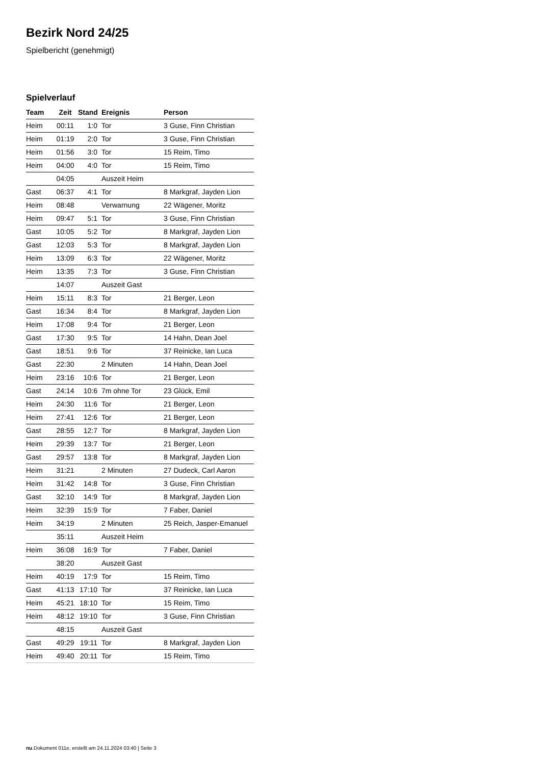Bezirk Nord 24/25
Spielbericht (genehmigt)
Spielverlauf
| Team | Zeit | Stand | Ereignis | Person |
| --- | --- | --- | --- | --- |
| Heim | 00:11 | 1:0 | Tor | 3 Guse, Finn Christian |
| Heim | 01:19 | 2:0 | Tor | 3 Guse, Finn Christian |
| Heim | 01:56 | 3:0 | Tor | 15 Reim, Timo |
| Heim | 04:00 | 4:0 | Tor | 15 Reim, Timo |
| | 04:05 | | Auszeit Heim | |
| Gast | 06:37 | 4:1 | Tor | 8 Markgraf, Jayden Lion |
| Heim | 08:48 | | Verwarnung | 22 Wägener, Moritz |
| Heim | 09:47 | 5:1 | Tor | 3 Guse, Finn Christian |
| Gast | 10:05 | 5:2 | Tor | 8 Markgraf, Jayden Lion |
| Gast | 12:03 | 5:3 | Tor | 8 Markgraf, Jayden Lion |
| Heim | 13:09 | 6:3 | Tor | 22 Wägener, Moritz |
| Heim | 13:35 | 7:3 | Tor | 3 Guse, Finn Christian |
| | 14:07 | | Auszeit Gast | |
| Heim | 15:11 | 8:3 | Tor | 21 Berger, Leon |
| Gast | 16:34 | 8:4 | Tor | 8 Markgraf, Jayden Lion |
| Heim | 17:08 | 9:4 | Tor | 21 Berger, Leon |
| Gast | 17:30 | 9:5 | Tor | 14 Hahn, Dean Joel |
| Gast | 18:51 | 9:6 | Tor | 37 Reinicke, Ian Luca |
| Gast | 22:30 | | 2 Minuten | 14 Hahn, Dean Joel |
| Heim | 23:16 | 10:6 | Tor | 21 Berger, Leon |
| Gast | 24:14 | 10:6 | 7m ohne Tor | 23 Glück, Emil |
| Heim | 24:30 | 11:6 | Tor | 21 Berger, Leon |
| Heim | 27:41 | 12:6 | Tor | 21 Berger, Leon |
| Gast | 28:55 | 12:7 | Tor | 8 Markgraf, Jayden Lion |
| Heim | 29:39 | 13:7 | Tor | 21 Berger, Leon |
| Gast | 29:57 | 13:8 | Tor | 8 Markgraf, Jayden Lion |
| Heim | 31:21 | | 2 Minuten | 27 Dudeck, Carl Aaron |
| Heim | 31:42 | 14:8 | Tor | 3 Guse, Finn Christian |
| Gast | 32:10 | 14:9 | Tor | 8 Markgraf, Jayden Lion |
| Heim | 32:39 | 15:9 | Tor | 7 Faber, Daniel |
| Heim | 34:19 | | 2 Minuten | 25 Reich, Jasper-Emanuel |
| | 35:11 | | Auszeit Heim | |
| Heim | 36:08 | 16:9 | Tor | 7 Faber, Daniel |
| | 38:20 | | Auszeit Gast | |
| Heim | 40:19 | 17:9 | Tor | 15 Reim, Timo |
| Gast | 41:13 | 17:10 | Tor | 37 Reinicke, Ian Luca |
| Heim | 45:21 | 18:10 | Tor | 15 Reim, Timo |
| Heim | 48:12 | 19:10 | Tor | 3 Guse, Finn Christian |
| | 48:15 | | Auszeit Gast | |
| Gast | 49:29 | 19:11 | Tor | 8 Markgraf, Jayden Lion |
| Heim | 49:40 | 20:11 | Tor | 15 Reim, Timo |
nu.Dokument 011e, erstellt am 24.11.2024 03:40 | Seite 3